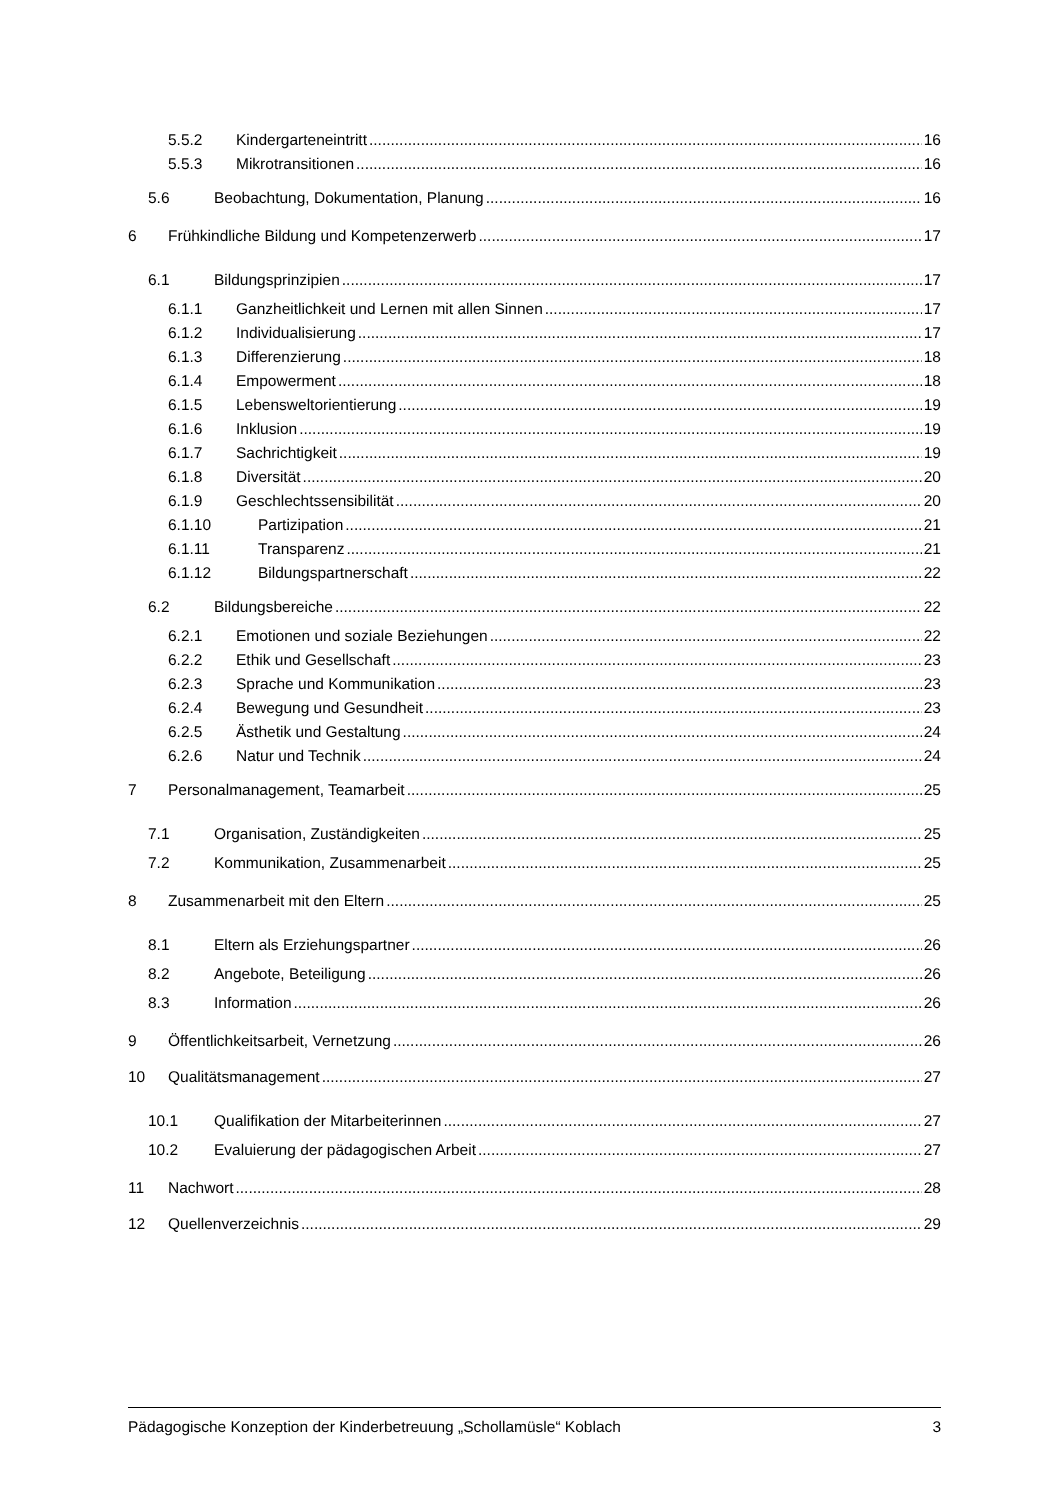5.5.2 Kindergarteneintritt 16
5.5.3 Mikrotransitionen 16
5.6 Beobachtung, Dokumentation, Planung 16
6 Frühkindliche Bildung und Kompetenzerwerb 17
6.1 Bildungsprinzipien 17
6.1.1 Ganzheitlichkeit und Lernen mit allen Sinnen 17
6.1.2 Individualisierung 17
6.1.3 Differenzierung 18
6.1.4 Empowerment 18
6.1.5 Lebensweltorientierung 19
6.1.6 Inklusion 19
6.1.7 Sachrichtigkeit 19
6.1.8 Diversität 20
6.1.9 Geschlechtssensibilität 20
6.1.10 Partizipation 21
6.1.11 Transparenz 21
6.1.12 Bildungspartnerschaft 22
6.2 Bildungsbereiche 22
6.2.1 Emotionen und soziale Beziehungen 22
6.2.2 Ethik und Gesellschaft 23
6.2.3 Sprache und Kommunikation 23
6.2.4 Bewegung und Gesundheit 23
6.2.5 Ästhetik und Gestaltung 24
6.2.6 Natur und Technik 24
7 Personalmanagement, Teamarbeit 25
7.1 Organisation, Zuständigkeiten 25
7.2 Kommunikation, Zusammenarbeit 25
8 Zusammenarbeit mit den Eltern 25
8.1 Eltern als Erziehungspartner 26
8.2 Angebote, Beteiligung 26
8.3 Information 26
9 Öffentlichkeitsarbeit, Vernetzung 26
10 Qualitätsmanagement 27
10.1 Qualifikation der Mitarbeiterinnen 27
10.2 Evaluierung der pädagogischen Arbeit 27
11 Nachwort 28
12 Quellenverzeichnis 29
Pädagogische Konzeption der Kinderbetreuung „Schollamüsle“ Koblach 3